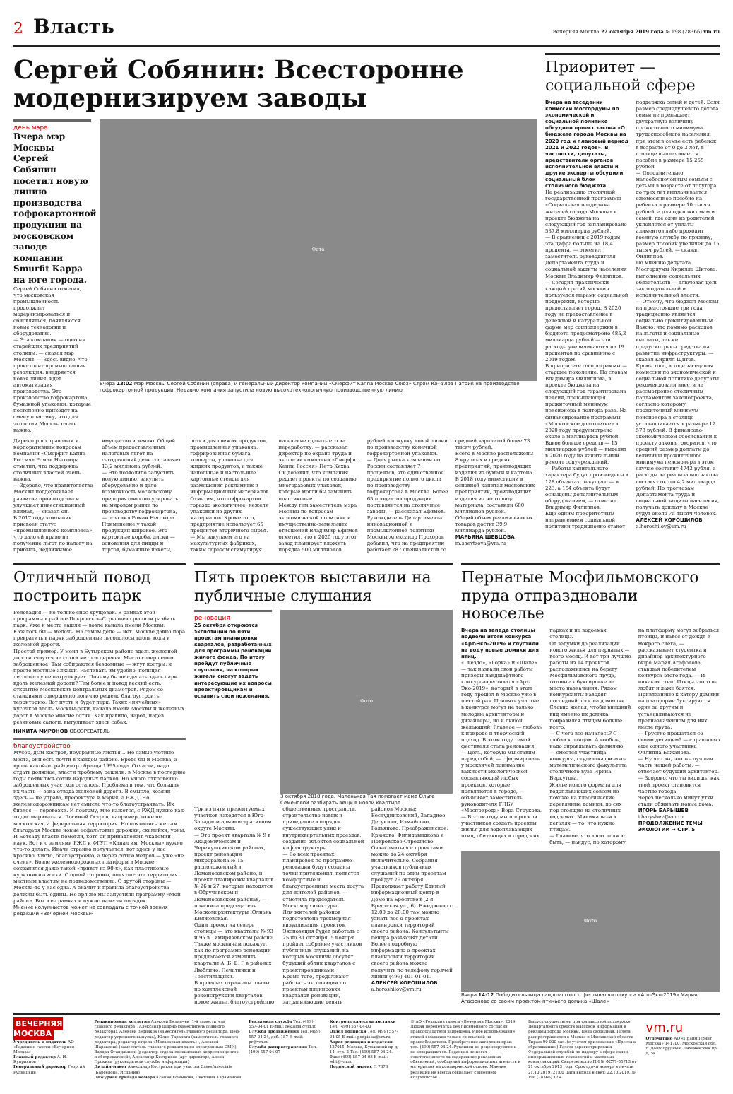2 Власть Вечерняя Москва 22 октября 2019 года № 198 (28366) vm.ru
Сергей Собянин: Всесторонне модернизируем заводы
день мэра
Вчера мэр Москвы Сергей Собянин посетил новую линию производства гофрокартонной продукции на московском заводе компании Smurfit Карра на юге города.
Сергей Собянин отметил, что московская промышленность продолжает модернизироваться и обновляться, появляются новые технологии и оборудование.
— Эта компания — одно из старейших предприятий столицы, — сказал мэр Москвы. — Здесь видно, что происходит промышленная революция: внедряется новая линия, идет автоматизация производства. Это производство гофрокартона, бумажной упаковки, которые постепенно приходят на смену пластику, что для экологии Москвы очень важно.
Фото
Вчера 13:02 Мэр Москвы Сергей Собянин (справа) и генеральный директор компании «Смерфит Каппа Москва Союз» Стром Юн-Улов Патрик на производстве гофрокартонной продукции. Недавно компания запустила новую высокотехнологичную производственную линию
Директор по правовым и корпоративным вопросам компании «Смерфит Каппа Россия» Роман Неговора отметил, что поддержка столичных властей очень важна.
— Здорово, что правительство Москвы поддерживает развитие производства и улучшает инвестиционный климат, — сказал он.
В 2017 году компании присвоен статус «промышленного комплекса», что дало ей право на получение льгот по налогу на прибыль, недвижимое имущество и землю. Общий объем предоставленных налоговых льгот на сегодняшний день составляет 13,2 миллиона рублей.
— Это позволило запустить новую линию, закупить оборудование и дало возможность московскому предприятию конкурировать на мировом рынке по производству гофрокартона, — пояснил Роман Неговора.
Применение у такой продукции широкое. Это картонные короба, диски — основания для пиццы и тортов, бумажные пакеты, лотки для свежих продуктов, промышленная упаковка, гофрированная бумага, конверты, упаковка для жидких продуктов, а также напольные и настольные картонные стенды для размещения рекламных и информационных материалов.
Отметим, что гофрокартон гораздо экологичнее, нежели упаковки из других материалов. Кроме того, предприятие использует 65 процентов вторичного сырья.
— Мы закупаем его на макулатурных фабриках, таким образом стимулируя население сдавать его на переработку, — рассказал директор по охране труда и экологии компании «Смерфит Каппа Россия» Петр Кехва.
Он добавил, что компания решает проекты по созданию многоразовых упаковок, которые могли бы заменить пластиковые.
Между тем заместитель мэра Москвы по вопросам экономической политики и имущественно-земельных отношений Владимир Ефимов отметил, что в 2020 году этот завод планирует вложить порядка 500 миллионов рублей в покупку новой линии по производству конечной гофрокартонной упаковки.
— Доля рынка компании по России составляет 7 процентов, это единственное предприятие полного цикла по производству гофрокартона в Москве. Более 65 процентов продукции поставляется на столичные заводы, — рассказал Ефимов.
Руководитель Департамента инновационной и промышленной политики Москвы Александр Прохоров добавил, что на предприятии работает 287 специалистов со средней зарплатой более 73 тысяч рублей.
Всего в Москве расположены 8 крупных и средних предприятий, производящих изделия из бумаги и картона. В 2018 году инвестиции в основной капитал московских предприятий, производящих изделия из этого вида материала, составили 600 миллионов рублей.
Общий объем реализованных товаров достиг 39,9 миллиарда рублей.
МАРЬЯНА ШЕВЦОВА
m.shevtsova@vm.ru
Приоритет — социальной сфере
Вчера на заседании комиссии Мосгордумы по экономической и социальной политике обсудили проект закона «О бюджете города Москвы на 2020 год и плановый период 2021 и 2022 годов». В частности, депутаты, представители органов исполнительной власти и другие эксперты обсудили социальный блок столичного бюджета.
На реализацию столичной государственной программы «Социальная поддержка жителей города Москвы» в проекте бюджета на следующий год запланировано 537,8 миллиарда рублей.
— В сравнении с 2019 годом эта цифра больше на 18,4 процента, — отметил заместитель руководителя Департамента труда и социальной защиты населения Москвы Владимир Филиппов. — Сегодня практически каждый третий москвич пользуется мерами социальной поддержки, которые предоставляет город. В 2020 году на предоставление в денежной и натуральной форме мер соцподдержки в бюджете предусмотрено 485,3 миллиарда рублей — эти расходы увеличиваются на 19 процентов по сравнению с 2019 годом.
В приоритете госпрограммы — старшее поколение. По словам Владимира Филиппова, в проекте бюджета на следующий год гарантирована пенсия, превышающая прожиточный минимум пенсионера в полтора раза. На финансирование программы «Московское долголетие» в 2020 году предусмотрено около 5 миллиардов рублей. Вдвое больше средств — 15 миллиардов рублей — выделят в 2020 году на капитальный ремонт соцучреждений.
— Работы капитального характера будут произведены в 128 объектах, текущего — в 223, а 154 объекта будут оснащены дополнительным оборудованием, — отметил Владимир Филиппов.
Еще одним приоритетным направлением социальной политики традиционно станет поддержка семей и детей. Если размер среднедушевого дохода семьи не превышает двукратную величину прожиточного минимума трудоспособного населения, при этом в семье есть ребенок в возрасте от 0 до 3 лет, в столице выплачивается пособие в размере 15 255 рублей.
— Дополнительно малообеспеченным семьям с детьми в возрасте от полутора до трех лет выплачивается ежемесячное пособие на ребенка в размере 10 тысяч рублей, а для одиноких мам и семей, где один из родителей уклоняется от уплаты алиментов либо проходит военную службу по призыву, размер пособий увеличен до 15 тысяч рублей, — сказал Филиппов.
По мнению депутата Мосгордумы Кирилла Щитова, выполнение социальных обязательств — ключевая цель законодательной и исполнительной власти.
— Отмечу, что бюджет Москвы на предстоящие три года традиционно является социально ориентированным. Важно, что помимо расходов на льготы и социальные выплаты, также предусмотрены средства на развитие инфраструктуры, — сказал Кирилл Щитов.
Кроме того, в ходе заседания комиссии по экономической и социальной политике депутаты рекомендовали внести на рассмотрение столичным парламентом законопроекта, согласно которому прожиточный минимум пенсионера в столице устанавливается в размере 12 578 рублей. В финансово-экономическом обосновании к проекту закона говорится, что средний размер доплаты до величины прожиточного минимума пенсионера в этом случае составит 4743 рубля, а расходы на реализацию закона составят около 4,2 миллиарда рублей. По прогнозам Департамента труда и социальной защиты населения, получать доплату в Москве будут около 75 тысяч человек.
АЛЕКСЕЙ ХОРОШИЛОВ
a.horoshilov@vm.ru
Отличный повод построить парк
Реновация — не только снос хрущевок. В рамках этой программы в районе Покровское-Стрешнево решили разбить парк. Уже и место нашли — возле канала имени Москвы. Казалось бы — мелочь. На самом деле — нет. Москве давно пора превратить в парки заброшенные лесополосы вдоль воды и железной дороги.
Простой пример. У меня в Бутырском районе вдоль железной дороги тянутся на сотни метров деревья. Место совершенно заброшенное. Там собираются бездомные — жгут костры, и просто местные алкаши. Распивать им удобно: полиция лесополосу не патрулирует. Почему бы не сделать здесь парк вдоль железной дороги? Тем более и повод веский есть: открытие Московских центральных диаметров. Рядом со станциями совершенно логично решено благоустроить территорию. Вот пусть и будет парк. Таких «ничейных» кусочков вдоль Москвы-реки, канала имени Москвы и железных дорог в Москве многие сотни. Как правило, народ, надев резиновые сапоги, выгуливает здесь собак.
НИКИТА МИРОНОВ ОБОЗРЕВАТЕЛЬ
благоустройство
Мусор, дым костров, неубранные листья… Не самые уютные места, они есть почти в каждом районе. Вроде бы и Москва, а вроде какой-то райцентр образца 1995 года. Отчасти, надо отдать должное, власти проблему решили: в Москве в последние годы появились сотни народных парков. Но много откровенно заброшенных участков осталось. Проблема в том, что большая их часть — зона отвода железной дороги. В смысле, хозяин здесь — не управа, префектура и мэрия, а РЖД. Но железнодорожникам нет смысла что-то благоустраивать. Их бизнес — перевозки. И поэтому, мне кажется, с РЖД нужно как-то договариваться. Лосиный Остров, например, тоже не московская, а федеральная территория. Но появились же там благодаря Москве новые асфальтовые дорожки, скамейки, урны. И Ботсаду власти помогли, хотя он принадлежит Академии наук. Вот и с землями РЖД и ФГУП «Канал им. Москвы» нужно что-то делать. Иначе странно получается: вот здесь у нас красиво, чисто, благоустроено, а через сотню метров — уже «не очень». Возле железнодорожных платформ в Москве сохранился даже такой «привет из 90-х», как пластиковые курятники-киоски. С одной стороны, понятно: эта территория местным властям не подведомственна. С другой стороны — Москва-то у нас одна. А значит и правила благоустройства должны быть едины. Не зря же мы запустили программу «Мой район». Вот в ее рамках и нужно навести порядок.
Мнение колумнистов может не совпадать с точкой зрения редакции «Вечерней Москвы»
Пять проектов выставили на публичные слушания
реновация
25 октября откроются экспозиции по пяти проектам планировки кварталов, разработанных для программы реновации жилого фонда. По итогу пройдут публичные слушания, на которых жители смогут задать интересующие их вопросы проектировщикам и оставить свои пожелания.
Фото
3 октября 2018 года. Маленькая Тая помогает маме Ольге Семеновой разбирать вещи в новой квартире
Три из пяти презентуемых участков находятся в Юго-Западном административном округе Москвы.
— Это проект квартала № 9 в Академическом и Черемушкинском районах, проект реновации микрорайона № 15, расположенный в Ломоносовском районе, и проект планировки кварталов № 26 и 27, которые находятся в Обручевском и Ломоносовском районах, — пояснила председатель Москомархитектуры Юлиана Княжевская.
Один проект на севере столицы — это кварталы № 93 и 95 в Тимирязевском районе. Также москвичам покажут, как по программе реновации предлагается изменить кварталы А, Б, Е, Г в районах Люблино, Печатники и Текстильщики.
В проектах отражены планы по комплексной реконструкции кварталов: новое жилье, благоустройство общественных пространств, строительство новых и приведение в порядок существующих улиц и внутриквартальных проездов, создание объектов социальной инфраструктуры.
— Во всех проектах планировок по программе реновации будут созданы точки притяжения, появятся комфортные и благоустроенные места досуга для жителей районов, — отметила председатель Москомархитектуры.
Для жителей районов подготовлена трехмерная визуализация проектов. Экспозиция будет работать с 25 по 31 октября. 5 ноября пройдет собрание участников публичных слушаний, на которых москвичи обсудят будущий облик кварталов с проектировщиками.
Кроме того, продолжают работать экспозиции по проектам планировки кварталов реновации, затрагивающие девять районов Москвы: Бескудниковский, Западное Дегунино, Измайлово, Гольяново, Преображенское, Крюково, Филидавыдково и Покровское-Стрешнево. Ознакомиться с проектами можно до 24 октября включительно. Собрания участников публичных слушаний по этим проектам пройдут 29 октября.
Продолжает работу Единый информационный центр в Доме на Брестской (2-я Брестская ул., 6). Ежедневно с 12:00 до 20:00 там можно узнать все о проектах планировки территорий своего района. Консультанты центра разъяснят детали. Более подробную информацию о проектах планировки территории своего района можно получить по телефону горячей линии (499) 401-01-01.
АЛЕКСЕЙ ХОРОШИЛОВ
a.horoshilov@vm.ru
Пернатые Мосфильмовского пруда отпраздновали новоселье
Вчера на западе столицы подвели итоги конкурса «Арт-Эко-2019» и спустили на воду новые домики для птиц.
«Гнездо», «Горка» и «Шале» — так назвали свои работы призеры ландшафтного конкурса-фестиваля «Арт-Эко-2019», который в этом году прошел в Москве уже в шестой раз. Принять участие в конкурсе могут не только молодые архитекторы и дизайнеры, но и любой желающий. Главное — любовь к природе и творческий подход. В этом году темой фестиваля стала реновация.
— Цель, которую мы ставим перед собой, — сформировать у москвичей понимание важности экологической составляющей любых проектов, которые появляются в городе, — объясняет заместитель руководителя ГПБУ «Мосприрода» Вера Струкова. — В этом году мы попросили участников создать проекты жилья для водоплавающих птиц, обитающих в городских парках и на водоемах столицы.
От задумки до реализации нового жилья для пернатых — всего месяц. И вот три лучшие работы из 14 проектов расположились на берегу Мосфильмовского пруда, готовые к буксировке на место назначения. Рядом конкурсанты наводят последний лоск на домишки. Словно желая, чтобы внешний вид именно их домика понравился птицам больше всего.
— С чего все началось? С любви к птицам. А вообще, надо оправдывать фамилию, — смеется участница конкурса, студентка физико-математического факультета столичного вуза Ирина Беркутова.
Жилье нового формата для водоплавающих совсем не похоже на классические деревянные домики, до сих пор стоящие на столичных водоемах. Минимализм в деталях — то, что нужно птицам.
— Главное, что в них должно быть, — пандус, по которому на платформу могут забраться птенцы, и навес от дождя и мокрого снега, — рассказывает студентка и дизайнер архитектурного бюро Мария Агафонова, ставшая победителем конкурса этого года. — И никаких стен! Птицы этого не любят и даже боятся.
Привязанные к катеру домики на платформе буксируются один за другим и устанавливаются на предназначенном для них месте пруда.
— Грустно прощаться со своим детищем? — спрашиваю еще одного участника Филиппа Бежанова.
— Ну что вы, это же лучшая часть нашей работы, — отвечает будущий архитектор. — Здорово, что ты видишь, как твой проект становится частью города.
Через несколько минут утки стали обживать новые дома.
ИГОРЬ БАРЫШЕВ
i.baryshev@vm.ru
ПРОДОЛЖЕНИЕ ТЕМЫ ЭКОЛОГИИ → СТР. 5
Фото
Вчера 14:12 Победительница ландшафтного фестиваля-конкурса «Арт-Эко-2019» Мария Агафонова со своим проектом птичьего домика «Шале»
ВЕЧЕРНЯЯ МОСКВА
Учредитель и издатель АО «Редакция газеты «Вечерняя Москва»
Главный редактор А. И. Куприянов
Генеральный директор Георгий Рудницкий
Редакционная коллегия Алексей Белянчев (1-й заместитель главного редактора), Александр Шарно (заместитель главного редактора), Алексей Зернаков (заместитель главного редактора, шеф-редактор утреннего выпуска), Юлия Тарапата (заместитель главного редактора, редактор отдела «Московская власть»), Алексей Шаравский (заместитель главного редактора по электронным СМИ), Вардан Оганджанян (редактор отдела специальных корреспондентов и обозревателей), Александр Костриков (арт-директор), Алена Прокина (руководитель службы информации)
Дизайн-макет Александр Костриков при участии Cases/Associats (Барселона, Испания)
Дежурная бригада номера Ксения Ефимкова, Светлана Караманова
Рекламная служба Тел. (499) 557-04-01 E-mail: reklama@vm.ru
Служба продвижения Тел. (499) 557-04-24, доб. 187 E-mail: pr@vm.ru
Служба распространения Тел. (499) 557-04-07
Контроль качества доставки Тел. (499) 557-04-00
Отдел подписки Тел. (499) 557-04-05 E-mail: podpiska@vm.ru
Адрес редакции и издателя 127015, Москва, Бумажный пр-д, 14, стр. 2 Тел. (499) 557-04-24. Факс (499) 557-04-08 E-mail: edit@vm.ru
Подписной индекс П 7378
© АО «Редакция газеты «Вечерняя Москва», 2019
Любая перепечатка без письменного согласия правообладателя запрещена. Иное использование статей возможно только со ссылкой на правообладателя. Приобретение авторских прав: тел. (499) 557-04-24. Рукописи не рецензируются и не возвращаются. Редакция не несет ответственности за содержание рекламных объявлений, сообщений информационных агентств и материалов на коммерческой основе. Мнение редакции не всегда совпадает с мнением колумнистов
Выпуск осуществлен при финансовой поддержке Департамента средств массовой информации и рекламы города Москвы. Цена свободная. Газета распространяется в Москве и Московской области
Тираж 90 000 экз. (с учетом приложения «Пресса в образовании») Газета зарегистрирована Федеральной службой по надзору в сфере связи, информационных технологий и массовых коммуникаций. Свидетельство ПИ № ФС77-55713 от 21 октября 2013 года. Срок сдачи номера в печать 21.10.2019, 21:00 Дата выхода в свет: 22.10.2019. № 198 (28366) 12+
vm.ru
Отпечатано АО «Прайм Принт Москва» 141700, Московская обл., г. Долгопрудный, Лихачевский пр-д, 5в